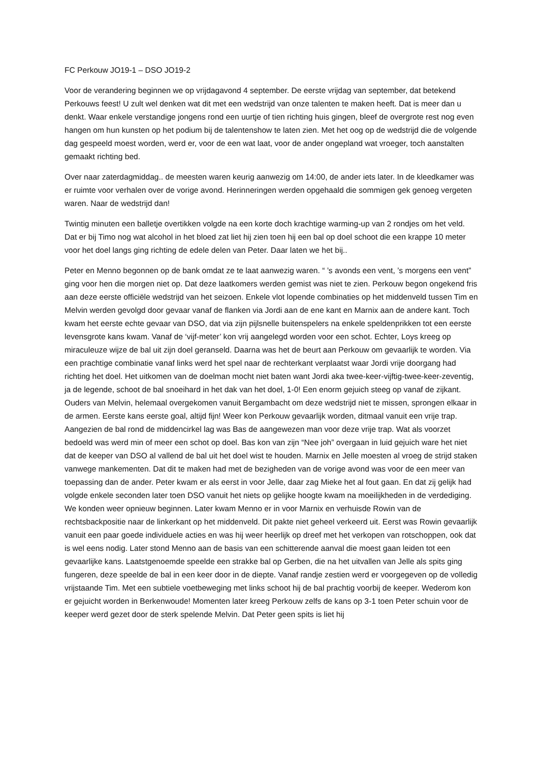FC Perkouw JO19-1 – DSO JO19-2
Voor de verandering beginnen we op vrijdagavond 4 september. De eerste vrijdag van september, dat betekend Perkouws feest! U zult wel denken wat dit met een wedstrijd van onze talenten te maken heeft. Dat is meer dan u denkt. Waar enkele verstandige jongens rond een uurtje of tien richting huis gingen, bleef de overgrote rest nog even hangen om hun kunsten op het podium bij de talentenshow te laten zien. Met het oog op de wedstrijd die de volgende dag gespeeld moest worden, werd er, voor de een wat laat, voor de ander ongepland wat vroeger, toch aanstalten gemaakt richting bed.
Over naar zaterdagmiddag.. de meesten waren keurig aanwezig om 14:00, de ander iets later. In de kleedkamer was er ruimte voor verhalen over de vorige avond. Herinneringen werden opgehaald die sommigen gek genoeg vergeten waren. Naar de wedstrijd dan!
Twintig minuten een balletje overtikken volgde na een korte doch krachtige warming-up van 2 rondjes om het veld. Dat er bij Timo nog wat alcohol in het bloed zat liet hij zien toen hij een bal op doel schoot die een krappe 10 meter voor het doel langs ging richting de edele delen van Peter. Daar laten we het bij..
Peter en Menno begonnen op de bank omdat ze te laat aanwezig waren. “ ’s avonds een vent, ’s morgens een vent” ging voor hen die morgen niet op. Dat deze laatkomers werden gemist was niet te zien. Perkouw begon ongekend fris aan deze eerste officiële wedstrijd van het seizoen. Enkele vlot lopende combinaties op het middenveld tussen Tim en Melvin werden gevolgd door gevaar vanaf de flanken via Jordi aan de ene kant en Marnix aan de andere kant. Toch kwam het eerste echte gevaar van DSO, dat via zijn pijlsnelle buitenspelers na enkele speldenprikken tot een eerste levensgrote kans kwam. Vanaf de ‘vijf-meter’ kon vrij aangelegd worden voor een schot. Echter, Loys kreeg op miraculeuze wijze de bal uit zijn doel geranseld. Daarna was het de beurt aan Perkouw om gevaarlijk te worden. Via een prachtige combinatie vanaf links werd het spel naar de rechterkant verplaatst waar Jordi vrije doorgang had richting het doel. Het uitkomen van de doelman mocht niet baten want Jordi aka twee-keer-vijftig-twee-keer-zeventig, ja de legende, schoot de bal snoeihard in het dak van het doel, 1-0! Een enorm gejuich steeg op vanaf de zijkant. Ouders van Melvin, helemaal overgekomen vanuit Bergambacht om deze wedstrijd niet te missen, sprongen elkaar in de armen. Eerste kans eerste goal, altijd fijn! Weer kon Perkouw gevaarlijk worden, ditmaal vanuit een vrije trap. Aangezien de bal rond de middencirkel lag was Bas de aangewezen man voor deze vrije trap. Wat als voorzet bedoeld was werd min of meer een schot op doel. Bas kon van zijn “Nee joh” overgaan in luid gejuich ware het niet dat de keeper van DSO al vallend de bal uit het doel wist te houden. Marnix en Jelle moesten al vroeg de strijd staken vanwege mankementen. Dat dit te maken had met de bezigheden van de vorige avond was voor de een meer van toepassing dan de ander. Peter kwam er als eerst in voor Jelle, daar zag Mieke het al fout gaan. En dat zij gelijk had volgde enkele seconden later toen DSO vanuit het niets op gelijke hoogte kwam na moeilijkheden in de verdediging. We konden weer opnieuw beginnen. Later kwam Menno er in voor Marnix en verhuisde Rowin van de rechtsbackpositie naar de linkerkant op het middenveld. Dit pakte niet geheel verkeerd uit. Eerst was Rowin gevaarlijk vanuit een paar goede individuele acties en was hij weer heerlijk op dreef met het verkopen van rotschoppen, ook dat is wel eens nodig. Later stond Menno aan de basis van een schitterende aanval die moest gaan leiden tot een gevaarlijke kans. Laatstgenoemde speelde een strakke bal op Gerben, die na het uitvallen van Jelle als spits ging fungeren, deze speelde de bal in een keer door in de diepte. Vanaf randje zestien werd er voorgegeven op de volledig vrijstaande Tim. Met een subtiele voetbeweging met links schoot hij de bal prachtig voorbij de keeper. Wederom kon er gejuicht worden in Berkenwoude! Momenten later kreeg Perkouw zelfs de kans op 3-1 toen Peter schuin voor de keeper werd gezet door de sterk spelende Melvin. Dat Peter geen spits is liet hij